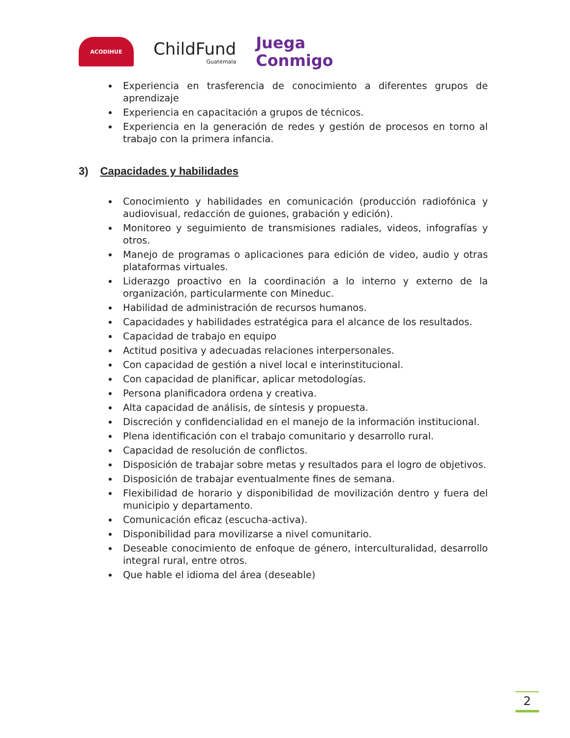ACODIHUE
ChildFund
Guatemala
Juega
Conmigo
Experiencia en trasferencia de conocimiento a diferentes grupos de aprendizaje
Experiencia en capacitación a grupos de técnicos.
Experiencia en la generación de redes y gestión de procesos en torno al trabajo con la primera infancia.
3) Capacidades y habilidades
Conocimiento y habilidades en comunicación (producción radiofónica y audiovisual, redacción de guiones, grabación y edición).
Monitoreo y seguimiento de transmisiones radiales, videos, infografías y otros.
Manejo de programas o aplicaciones para edición de video, audio y otras plataformas virtuales.
Liderazgo proactivo en la coordinación a lo interno y externo de la organización, particularmente con Mineduc.
Habilidad de administración de recursos humanos.
Capacidades y habilidades estratégica para el alcance de los resultados.
Capacidad de trabajo en equipo
Actitud positiva y adecuadas relaciones interpersonales.
Con capacidad de gestión a nivel local e interinstitucional.
Con capacidad de planificar, aplicar metodologías.
Persona planificadora ordena y creativa.
Alta capacidad de análisis, de síntesis y propuesta.
Discreción y confidencialidad en el manejo de la información institucional.
Plena identificación con el trabajo comunitario y desarrollo rural.
Capacidad de resolución de conflictos.
Disposición de trabajar sobre metas y resultados para el logro de objetivos.
Disposición de trabajar eventualmente fines de semana.
Flexibilidad de horario y disponibilidad de movilización dentro y fuera del municipio y departamento.
Comunicación eficaz (escucha-activa).
Disponibilidad para movilizarse a nivel comunitario.
Deseable conocimiento de enfoque de género, interculturalidad, desarrollo integral rural, entre otros.
Que hable el idioma del área (deseable)
2